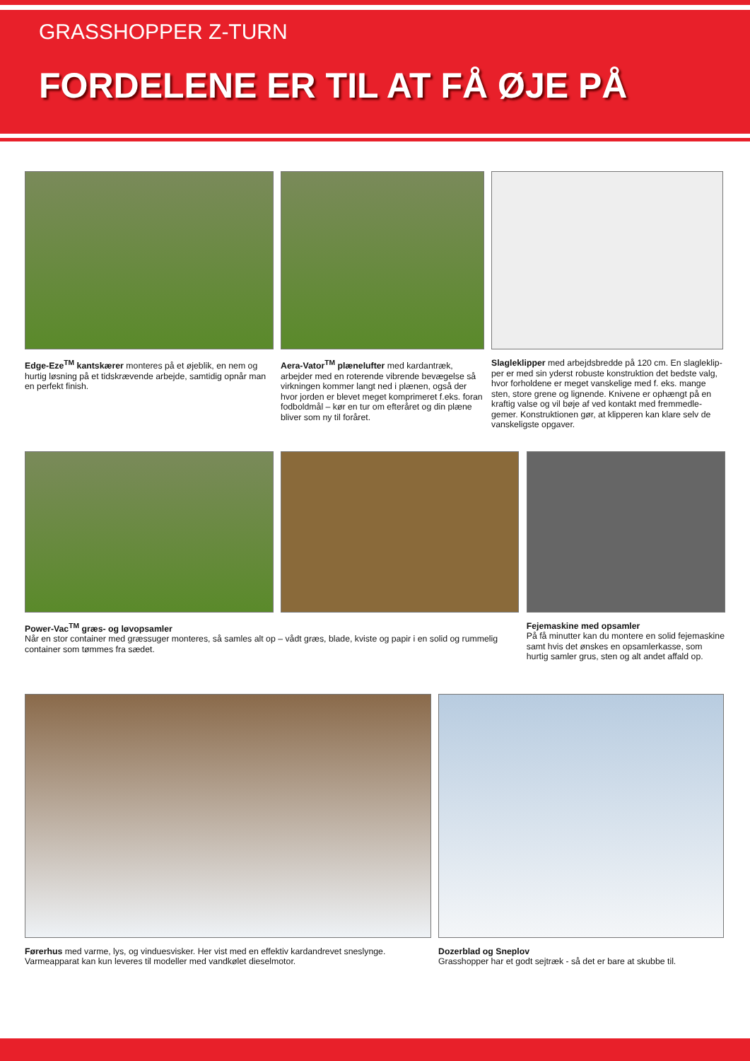GRASSHOPPER Z-TURN
FORDELENE ER TIL AT FÅ ØJE PÅ
Edge-Eze<sup>TM</sup> kantskærer monteres på et øjeblik, en nem og hurtig løsning på et tidskrævende arbejde, samtidig opnår man en perfekt finish.
Aera-Vator<sup>TM</sup> plænelufter med kardantræk, arbejder med en roterende vibrende bevægelse så virkningen kommer langt ned i plænen, også der hvor jorden er blevet meget komprimeret f.eks. foran fodboldmål – kør en tur om efteråret og din plæne bliver som ny til foråret.
Slagleklipper med arbejdsbredde på 120 cm. En slagleklip-per er med sin yderst robuste konstruktion det bedste valg, hvor forholdene er meget vanskelige med f. eks. mange sten, store grene og lignende. Knivene er ophængt på en kraftig valse og vil bøje af ved kontakt med fremmedle-gemer. Konstruktionen gør, at klipperen kan klare selv de vanskeligste opgaver.
Power-Vac<sup>TM</sup> græs- og løvopsamler
Når en stor container med græssuger monteres, så samles alt op – vådt græs, blade, kviste og papir i en solid og rummelig container som tømmes fra sædet.
Fejemaskine med opsamler
På få minutter kan du montere en solid fejemaskine samt hvis det ønskes en opsamlerkasse, som hurtig samler grus, sten og alt andet affald op.
Førerhus med varme, lys, og vinduesvisker. Her vist med en effektiv kardandrevet sneslynge. Varmeapparat kan kun leveres til modeller med vandkølet dieselmotor.
Dozerblad og Sneplov
Grasshopper har et godt sejtræk - så det er bare at skubbe til.